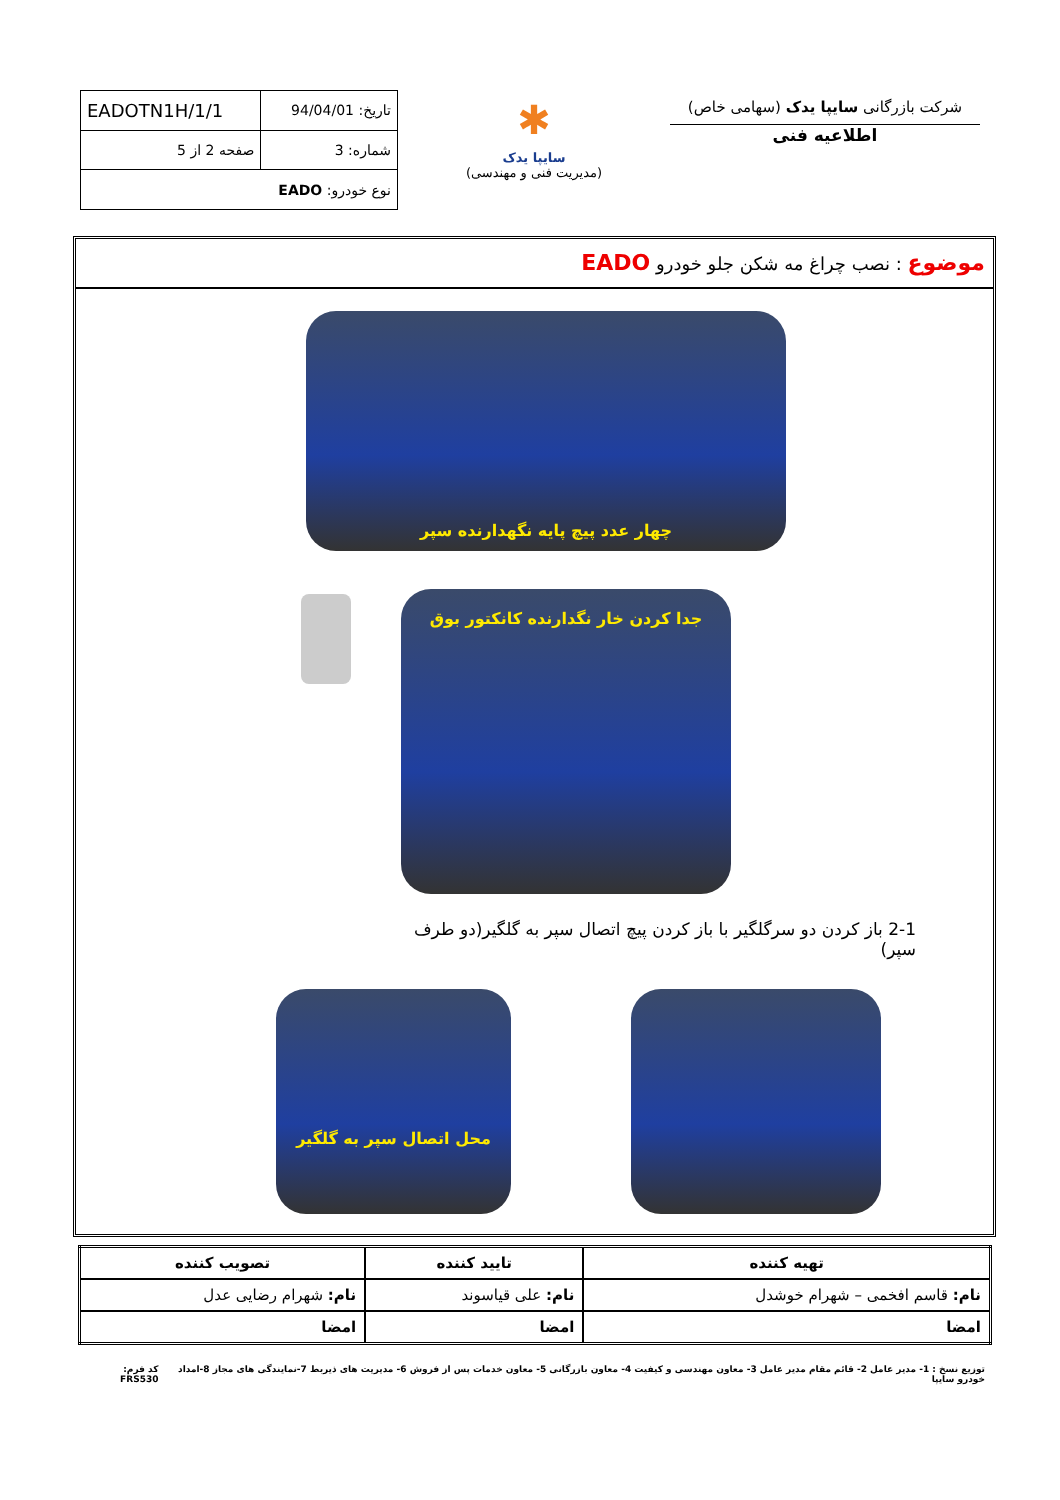شرکت بازرگانی سایپا یدک (سهامی خاص)
اطلاعیه فنی
✱
سایپا یدک
(مدیریت فنی و مهندسی)
| تاریخ: 94/04/01 | EADOTN1H/1/1 |
| شماره: 3 | صفحه 2 از 5 |
| نوع خودرو: EADO | |
موضوع : نصب چراغ مه شکن جلو خودرو EADO
چهار عدد پیچ پایه نگهدارنده سپر
جدا کردن خار نگدارنده کانکتور بوق
2-1 باز کردن دو سرگلگیر با باز کردن پیچ اتصال سپر به گلگیر(دو طرف سپر)
محل اتصال سپر به گلگیر
| تهیه کننده | تایید کننده | تصویب کننده |
| --- | --- | --- |
| نام: قاسم افخمی – شهرام خوشدل | نام: علی قیاسوند | نام: شهرام رضایی عدل |
| امضا | امضا | امضا |
توزیع نسخ : 1- مدیر عامل 2- قائم مقام مدیر عامل 3- معاون مهندسی و کیفیت 4- معاون بازرگانی 5- معاون خدمات پس از فروش 6- مدیریت های ذیربط 7-نمایندگی های مجاز 8-امداد خودرو سایپا کد فرم: FRS530